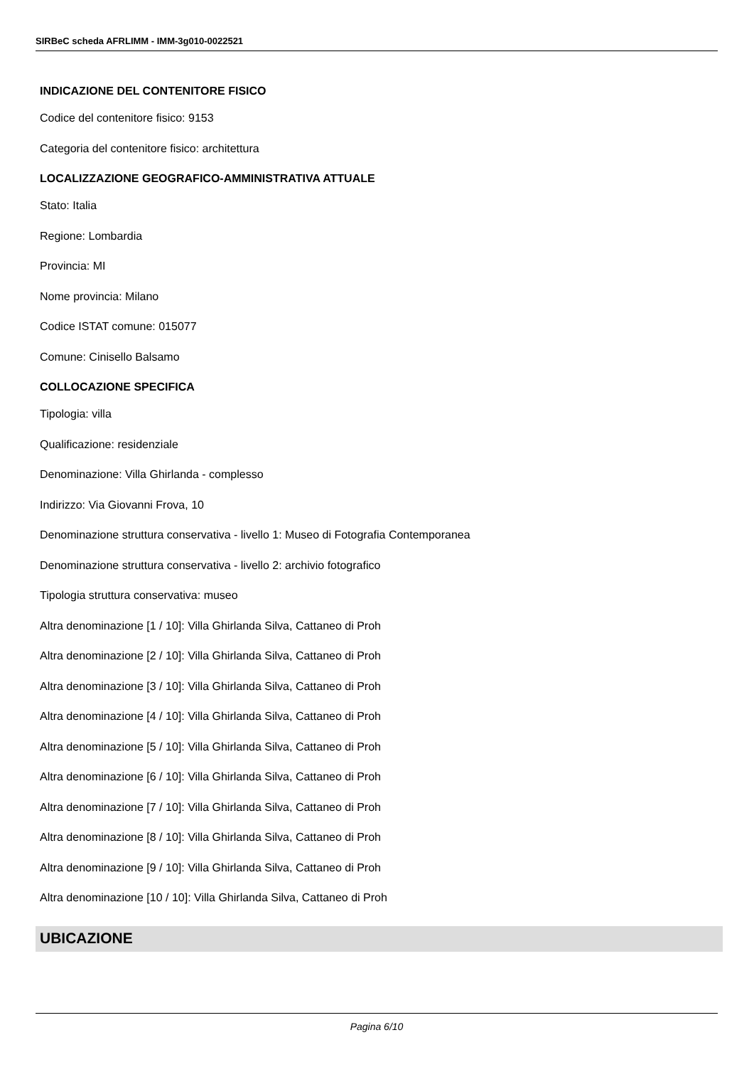SIRBeC scheda AFRLIMM - IMM-3g010-0022521
INDICAZIONE DEL CONTENITORE FISICO
Codice del contenitore fisico: 9153
Categoria del contenitore fisico: architettura
LOCALIZZAZIONE GEOGRAFICO-AMMINISTRATIVA ATTUALE
Stato: Italia
Regione: Lombardia
Provincia: MI
Nome provincia: Milano
Codice ISTAT comune: 015077
Comune: Cinisello Balsamo
COLLOCAZIONE SPECIFICA
Tipologia: villa
Qualificazione: residenziale
Denominazione: Villa Ghirlanda - complesso
Indirizzo: Via Giovanni Frova, 10
Denominazione struttura conservativa - livello 1: Museo di Fotografia Contemporanea
Denominazione struttura conservativa - livello 2: archivio fotografico
Tipologia struttura conservativa: museo
Altra denominazione [1 / 10]: Villa Ghirlanda Silva, Cattaneo di Proh
Altra denominazione [2 / 10]: Villa Ghirlanda Silva, Cattaneo di Proh
Altra denominazione [3 / 10]: Villa Ghirlanda Silva, Cattaneo di Proh
Altra denominazione [4 / 10]: Villa Ghirlanda Silva, Cattaneo di Proh
Altra denominazione [5 / 10]: Villa Ghirlanda Silva, Cattaneo di Proh
Altra denominazione [6 / 10]: Villa Ghirlanda Silva, Cattaneo di Proh
Altra denominazione [7 / 10]: Villa Ghirlanda Silva, Cattaneo di Proh
Altra denominazione [8 / 10]: Villa Ghirlanda Silva, Cattaneo di Proh
Altra denominazione [9 / 10]: Villa Ghirlanda Silva, Cattaneo di Proh
Altra denominazione [10 / 10]: Villa Ghirlanda Silva, Cattaneo di Proh
UBICAZIONE
Pagina 6/10